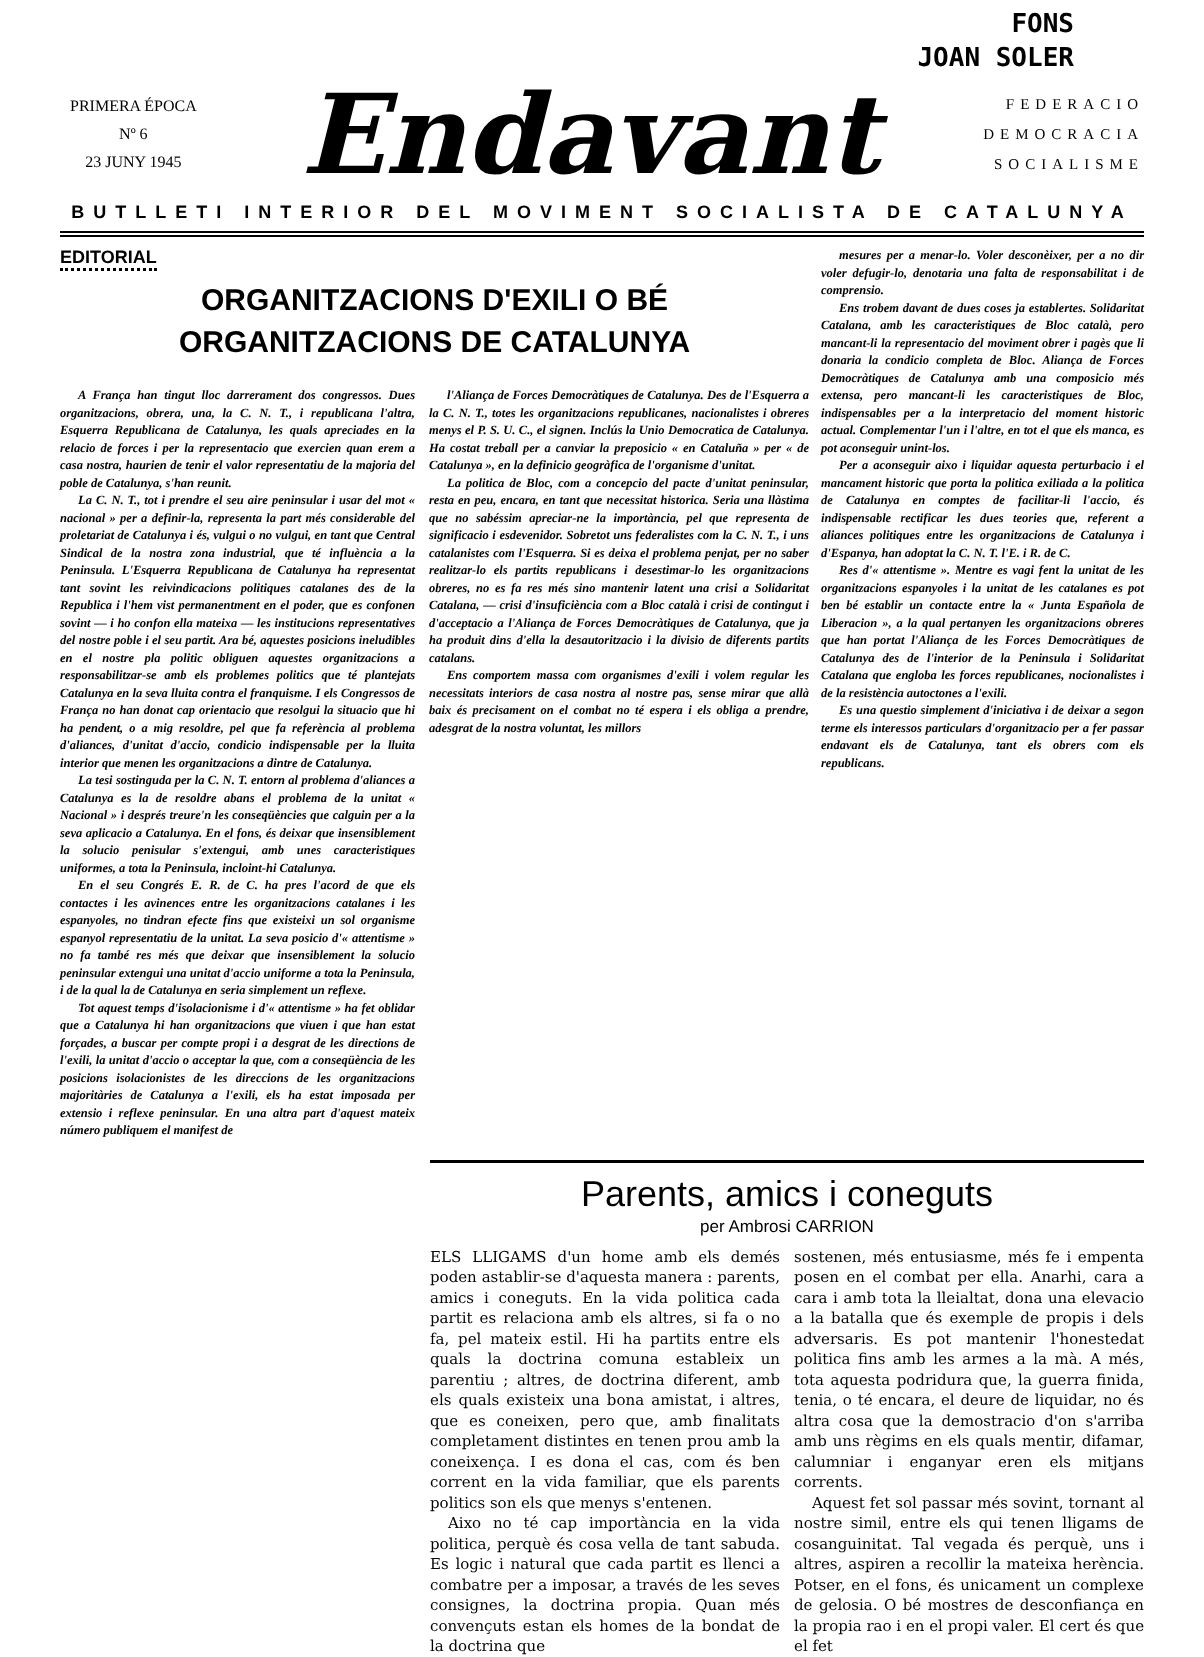FONS
JOAN SOLER
PRIMERA ÉPOCA
Nº 6
23 JUNY 1945
Endavant
FEDERACIO
DEMOCRACIA
SOCIALISME
BUTLLETI INTERIOR DEL MOVIMENT SOCIALISTA DE CATALUNYA
EDITORIAL
ORGANITZACIONS D'EXILI O BÉ
ORGANITZACIONS DE CATALUNYA
A França han tingut lloc darrerament dos congressos. Dues organitzacions, obrera, una, la C. N. T., i republicana l'altra, Esquerra Republicana de Catalunya, les quals apreciades en la relacio de forces i per la representacio que exercien quan erem a casa nostra, haurien de tenir el valor representatiu de la majoria del poble de Catalunya, s'han reunit.
La C. N. T., tot i prendre el seu aire peninsular i usar del mot « nacional » per a definir-la, representa la part més considerable del proletariat de Catalunya i és, vulgui o no vulgui, en tant que Central Sindical de la nostra zona industrial, que té influència a la Peninsula. L'Esquerra Republicana de Catalunya ha representat tant sovint les reivindicacions politiques catalanes des de la Republica i l'hem vist permanentment en el poder, que es confonen sovint — i ho confon ella mateixa — les institucions representatives del nostre poble i el seu partit. Ara bé, aquestes posicions ineludibles en el nostre pla politic obliguen aquestes organitzacions a responsabilitzar-se amb els problemes politics que té plantejats Catalunya en la seva lluita contra el franquisme. I els Congressos de França no han donat cap orientacio que resolgui la situacio que hi ha pendent, o a mig resoldre, pel que fa referència al problema d'aliances, d'unitat d'accio, condicio indispensable per la lluita interior que menen les organitzacions a dintre de Catalunya.
La tesi sostinguda per la C. N. T. entorn al problema d'aliances a Catalunya es la de resoldre abans el problema de la unitat « Nacional » i després treure'n les conseqüències que calguin per a la seva aplicacio a Catalunya. En el fons, és deixar que insensiblement la solucio penisular s'extengui, amb unes caracteristiques uniformes, a tota la Peninsula, incloint-hi Catalunya.
En el seu Congrés E. R. de C. ha pres l'acord de que els contactes i les avinences entre les organitzacions catalanes i les espanyoles, no tindran efecte fins que existeixi un sol organisme espanyol representatiu de la unitat. La seva posicio d'« attentisme » no fa també res més que deixar que insensiblement la solucio peninsular extengui una unitat d'accio uniforme a tota la Peninsula, i de la qual la de Catalunya en seria simplement un reflexe.
Tot aquest temps d'isolacionisme i d'« attentisme » ha fet oblidar que a Catalunya hi han organitzacions que viuen i que han estat forçades, a buscar per compte propi i a desgrat de les directions de l'exili, la unitat d'accio o acceptar la que, com a conseqüència de les posicions isolacionistes de les direccions de les organitzacions majoritàries de Catalunya a l'exili, els ha estat imposada per extensio i reflexe peninsular. En una altra part d'aquest mateix número publiquem el manifest de
l'Aliança de Forces Democràtiques de Catalunya. Des de l'Esquerra a la C. N. T., totes les organitzacions republicanes, nacionalistes i obreres menys el P. S. U. C., el signen. Inclús la Unio Democratica de Catalunya. Ha costat treball per a canviar la preposicio « en Cataluña » per « de Catalunya », en la definicio geogràfica de l'organisme d'unitat.
La politica de Bloc, com a concepcio del pacte d'unitat peninsular, resta en peu, encara, en tant que necessitat historica. Seria una llàstima que no sabéssim apreciar-ne la importància, pel que representa de significacio i esdevenidor. Sobretot uns federalistes com la C. N. T., i uns catalanistes com l'Esquerra. Si es deixa el problema penjat, per no saber realitzar-lo els partits republicans i desestimar-lo les organitzacions obreres, no es fa res més sino mantenir latent una crisi a Solidaritat Catalana, — crisi d'insuficiència com a Bloc català i crisi de contingut i d'acceptacio a l'Aliança de Forces Democràtiques de Catalunya, que ja ha produit dins d'ella la desautoritzacio i la divisio de diferents partits catalans.
Ens comportem massa com organismes d'exili i volem regular les necessitats interiors de casa nostra al nostre pas, sense mirar que allà baix és precisament on el combat no té espera i els obliga a prendre, adesgrat de la nostra voluntat, les millors
mesures per a menar-lo. Voler desconèixer, per a no dir voler defugir-lo, denotaria una falta de responsabilitat i de comprensio.
Ens trobem davant de dues coses ja establertes. Solidaritat Catalana, amb les caracteristiques de Bloc català, pero mancant-li la representacio del moviment obrer i pagès que li donaria la condicio completa de Bloc. Aliança de Forces Democràtiques de Catalunya amb una composicio més extensa, pero mancant-li les caracteristiques de Bloc, indispensables per a la interpretacio del moment historic actual. Complementar l'un i l'altre, en tot el que els manca, es pot aconseguir unint-los.
Per a aconseguir aixo i liquidar aquesta perturbacio i el mancament historic que porta la politica exiliada a la politica de Catalunya en comptes de facilitar-li l'accio, és indispensable rectificar les dues teories que, referent a aliances politiques entre les organitzacions de Catalunya i d'Espanya, han adoptat la C. N. T. l'E. i R. de C.
Res d'« attentisme ». Mentre es vagi fent la unitat de les organitzacions espanyoles i la unitat de les catalanes es pot ben bé establir un contacte entre la « Junta Española de Liberacion », a la qual pertanyen les organitzacions obreres que han portat l'Aliança de les Forces Democràtiques de Catalunya des de l'interior de la Peninsula i Solidaritat Catalana que engloba les forces republicanes, nocionalistes i de la resistència autoctones a l'exili.
Es una questio simplement d'iniciativa i de deixar a segon terme els interessos particulars d'organitzacio per a fer passar endavant els de Catalunya, tant els obrers com els republicans.
Parents, amics i coneguts
per Ambrosi CARRION
ELS LLIGAMS d'un home amb els demés poden astablir-se d'aquesta manera : parents, amics i coneguts. En la vida politica cada partit es relaciona amb els altres, si fa o no fa, pel mateix estil. Hi ha partits entre els quals la doctrina comuna estableix un parentiu ; altres, de doctrina diferent, amb els quals existeix una bona amistat, i altres, que es coneixen, pero que, amb finalitats completament distintes en tenen prou amb la coneixença. I es dona el cas, com és ben corrent en la vida familiar, que els parents politics son els que menys s'entenen.
Aixo no té cap importància en la vida politica, perquè és cosa vella de tant sabuda. Es logic i natural que cada partit es llenci a combatre per a imposar, a través de les seves consignes, la doctrina propia. Quan més convençuts estan els homes de la bondat de la doctrina que
sostenen, més entusiasme, més fe i empenta posen en el combat per ella. Anarhi, cara a cara i amb tota la lleialtat, dona una elevacio a la batalla que és exemple de propis i dels adversaris. Es pot mantenir l'honestedat politica fins amb les armes a la mà. A més, tota aquesta podridura que, la guerra finida, tenia, o té encara, el deure de liquidar, no és altra cosa que la demostracio d'on s'arriba amb uns règims en els quals mentir, difamar, calumniar i enganyar eren els mitjans corrents.
Aquest fet sol passar més sovint, tornant al nostre simil, entre els qui tenen lligams de cosanguinitat. Tal vegada és perquè, uns i altres, aspiren a recollir la mateixa herència. Potser, en el fons, és unicament un complexe de gelosia. O bé mostres de desconfiança en la propia rao i en el propi valer. El cert és que el fet